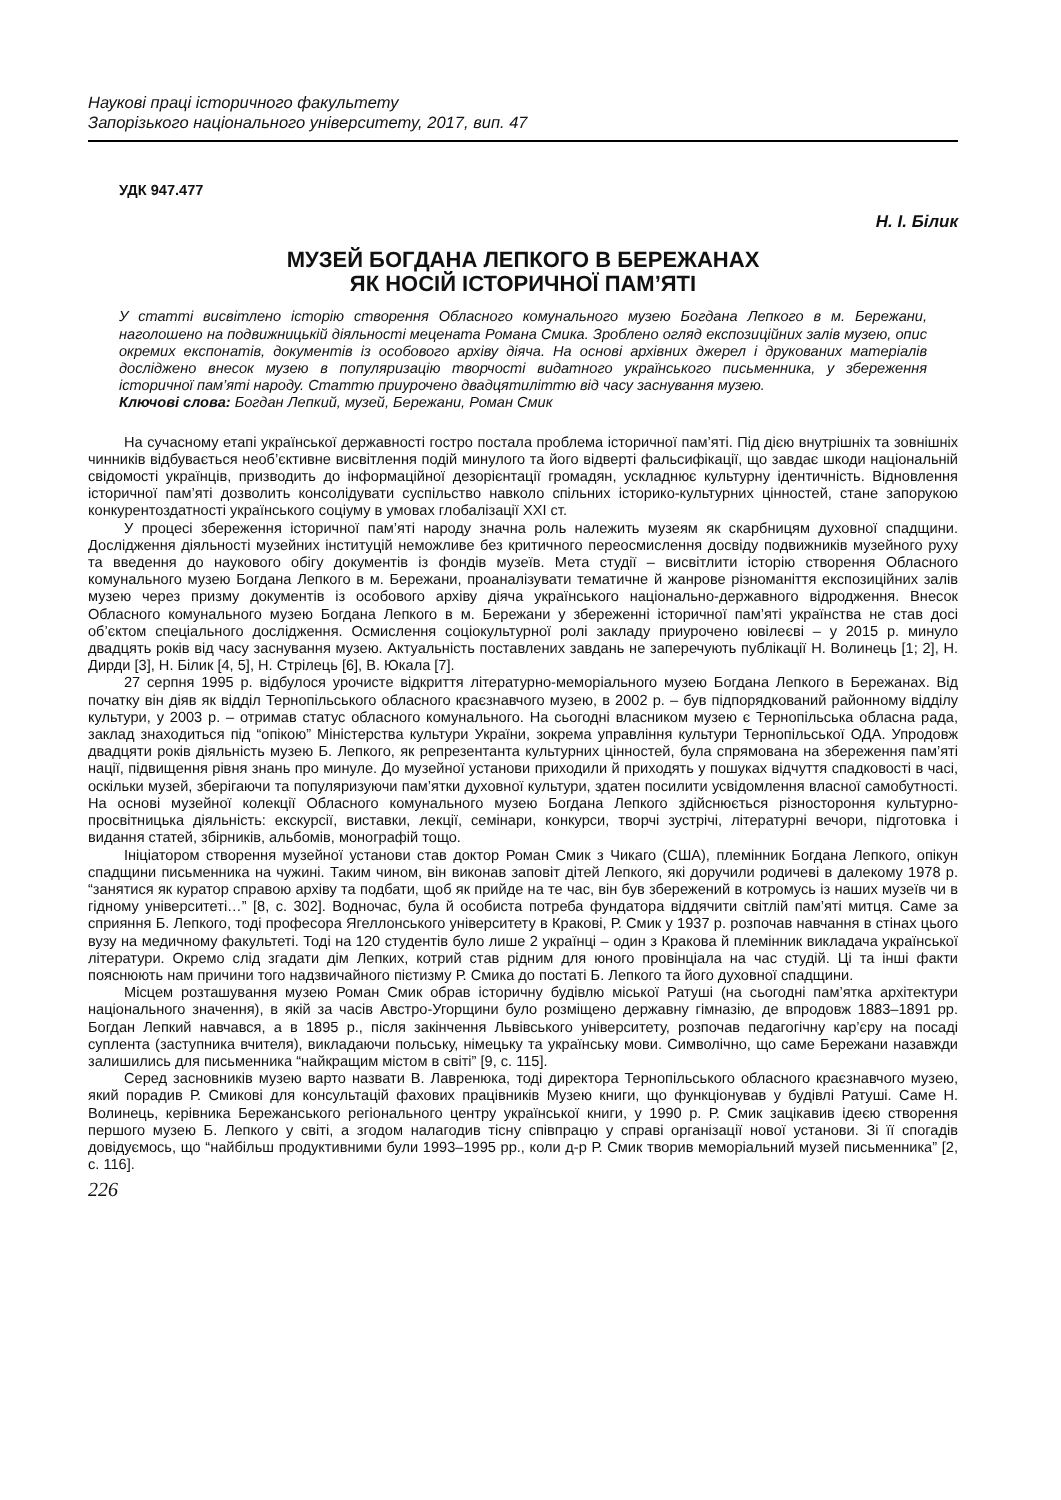Наукові праці історичного факультету
Запорізького національного університету, 2017, вип. 47
УДК 947.477
Н. І. Білик
МУЗЕЙ БОГДАНА ЛЕПКОГО В БЕРЕЖАНАХ
ЯК НОСІЙ ІСТОРИЧНОЇ ПАМ’ЯТІ
У статті висвітлено історію створення Обласного комунального музею Богдана Лепкого в м. Бережани, наголошено на подвижницькій діяльності мецената Романа Смика. Зроблено огляд експозиційних залів музею, опис окремих експонатів, документів із особового архіву діяча. На основі архівних джерел і друкованих матеріалів досліджено внесок музею в популяризацію творчості видатного українського письменника, у збереження історичної пам’яті народу. Статтю приурочено двадцятиліттю від часу заснування музею.
Ключові слова: Богдан Лепкий, музей, Бережани, Роман Смик
На сучасному етапі української державності гостро постала проблема історичної пам’яті. Під дією внутрішніх та зовнішніх чинників відбувається необ’єктивне висвітлення подій минулого та його відверті фальсифікації, що завдає шкоди національній свідомості українців, призводить до інформаційної дезорієнтації громадян, ускладнює культурну ідентичність. Відновлення історичної пам’яті дозволить консолідувати суспільство навколо спільних історико-культурних цінностей, стане запорукою конкурентоздатності українського соціуму в умовах глобалізації XXI ст.
У процесі збереження історичної пам’яті народу значна роль належить музеям як скарбницям духовної спадщини. Дослідження діяльності музейних інституцій неможливе без критичного переосмислення досвіду подвижників музейного руху та введення до наукового обігу документів із фондів музеїв. Мета студії – висвітлити історію створення Обласного комунального музею Богдана Лепкого в м. Бережани, проаналізувати тематичне й жанрове різноманіття експозиційних залів музею через призму документів із особового архіву діяча українського національно-державного відродження. Внесок Обласного комунального музею Богдана Лепкого в м. Бережани у збереженні історичної пам’яті українства не став досі об’єктом спеціального дослідження. Осмислення соціокультурної ролі закладу приурочено ювілеєві – у 2015 р. минуло двадцять років від часу заснування музею. Актуальність поставлених завдань не заперечують публікації Н. Волинець [1; 2], Н. Дирди [3], Н. Білик [4, 5], Н. Стрілець [6], В. Юкала [7].
27 серпня 1995 р. відбулося урочисте відкриття літературно-меморіального музею Богдана Лепкого в Бережанах. Від початку він діяв як відділ Тернопільського обласного краєзнавчого музею, в 2002 р. – був підпорядкований районному відділу культури, у 2003 р. – отримав статус обласного комунального. На сьогодні власником музею є Тернопільська обласна рада, заклад знаходиться під “опікою” Міністерства культури України, зокрема управління культури Тернопільської ОДА. Упродовж двадцяти років діяльність музею Б. Лепкого, як репрезентанта культурних цінностей, була спрямована на збереження пам’яті нації, підвищення рівня знань про минуле. До музейної установи приходили й приходять у пошуках відчуття спадковості в часі, оскільки музей, зберігаючи та популяризуючи пам’ятки духовної культури, здатен посилити усвідомлення власної самобутності. На основі музейної колекції Обласного комунального музею Богдана Лепкого здійснюється різностороння культурно-просвітницька діяльність: екскурсії, виставки, лекції, семінари, конкурси, творчі зустрічі, літературні вечори, підготовка і видання статей, збірників, альбомів, монографій тощо.
Ініціатором створення музейної установи став доктор Роман Смик з Чикаго (США), племінник Богдана Лепкого, опікун спадщини письменника на чужині. Таким чином, він виконав заповіт дітей Лепкого, які доручили родичеві в далекому 1978 р. “занятися як куратор справою архіву та подбати, щоб як прийде на те час, він був збережений в котромусь із наших музеїв чи в гідному університеті…” [8, с. 302]. Водночас, була й особиста потреба фундатора віддячити світлій пам’яті митця. Саме за сприяння Б. Лепкого, тоді професора Ягеллонського університету в Кракові, Р. Смик у 1937 р. розпочав навчання в стінах цього вузу на медичному факультеті. Тоді на 120 студентів було лише 2 українці – один з Кракова й племінник викладача української літератури. Окремо слід згадати дім Лепких, котрий став рідним для юного провінціала на час студій. Ці та інші факти пояснюють нам причини того надзвичайного пієтизму Р. Смика до постаті Б. Лепкого та його духовної спадщини.
Місцем розташування музею Роман Смик обрав історичну будівлю міської Ратуші (на сьогодні пам’ятка архітектури національного значення), в якій за часів Австро-Угорщини було розміщено державну гімназію, де впродовж 1883–1891 рр. Богдан Лепкий навчався, а в 1895 р., після закінчення Львівського університету, розпочав педагогічну кар’єру на посаді суплента (заступника вчителя), викладаючи польську, німецьку та українську мови. Символічно, що саме Бережани назавжди залишились для письменника “найкращим містом в світі” [9, с. 115].
Серед засновників музею варто назвати В. Лавренюка, тоді директора Тернопільського обласного краєзнавчого музею, який порадив Р. Смикові для консультацій фахових працівників Музею книги, що функціонував у будівлі Ратуші. Саме Н. Волинець, керівника Бережанського регіонального центру української книги, у 1990 р. Р. Смик зацікавив ідеєю створення першого музею Б. Лепкого у світі, а згодом налагодив тісну співпрацю у справі організації нової установи. Зі її спогадів довідуємось, що “найбільш продуктивними були 1993–1995 рр., коли д-р Р. Смик творив меморіальний музей письменника” [2, с. 116].
226